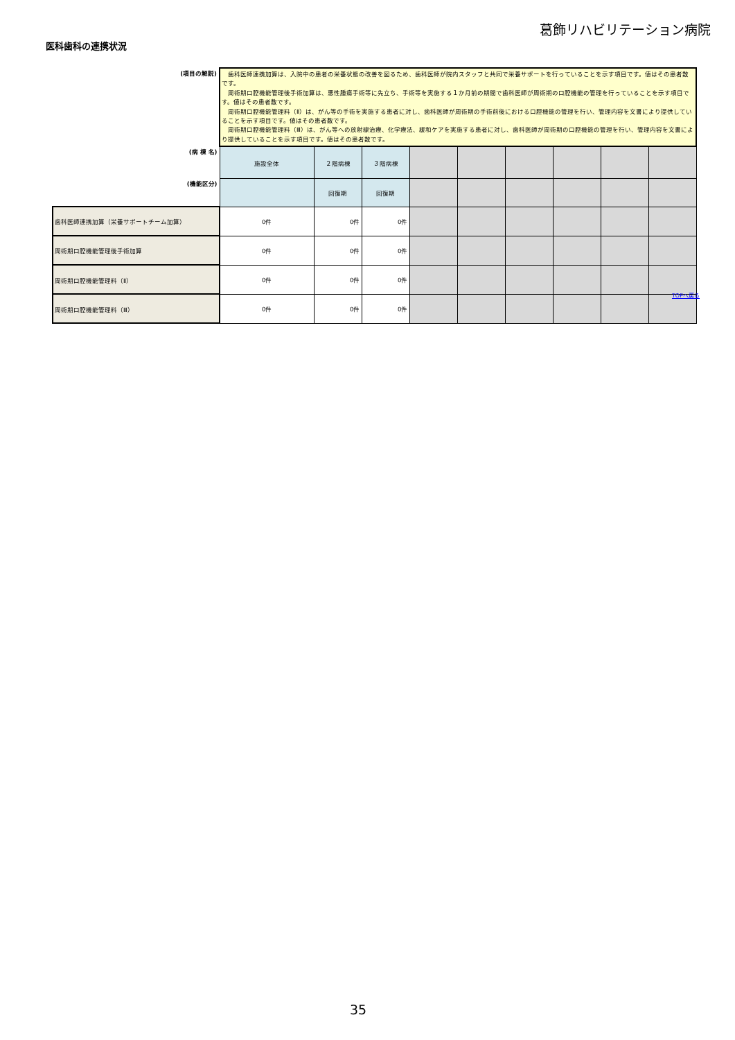葛飾リハビリテーション病院
医科歯科の連携状況
| (項目の解説) | 歯科医師連携加算は、入院中の患者の栄養状態の改善を図るため、歯科医師が院内スタッフと共同で栄養サポートを行っていることを示す項目です。値はその患者数です。 周術期口腔機能管理後手術加算は、悪性腫瘍手術等に先立ち、手術等を実施する１か月前の期間で歯科医師が周術期の口腔機能の管理を行っていることを示す項目です。値はその患者数です。 周術期口腔機能管理料（Ⅱ）は、がん等の手術を実施する患者に対し、歯科医師が周術期の手術前後における口腔機能の管理を行い、管理内容を文書により提供していることを示す項目です。値はその患者数です。 周術期口腔機能管理料（Ⅲ）は、がん等への放射線治療、化学療法、緩和ケアを実施する患者に対し、歯科医師が周術期の口腔機能の管理を行い、管理内容を文書により提供していることを示す項目です。値はその患者数です。 | | | | | | | | |
| (病 棟 名) | 施設全体 | ２階病棟 | ３階病棟 | | | | | | |
| (機能区分) | | 回復期 | 回復期 | | | | | | |
| 歯科医師連携加算（栄養サポートチーム加算） | 0件 | 0件 | 0件 | | | | | | |
| 周術期口腔機能管理後手術加算 | 0件 | 0件 | 0件 | | | | | | |
| 周術期口腔機能管理料（Ⅱ） | 0件 | 0件 | 0件 | | | | | | |
| 周術期口腔機能管理料（Ⅲ） | 0件 | 0件 | 0件 | | | | | | |
TOPへ戻る
35